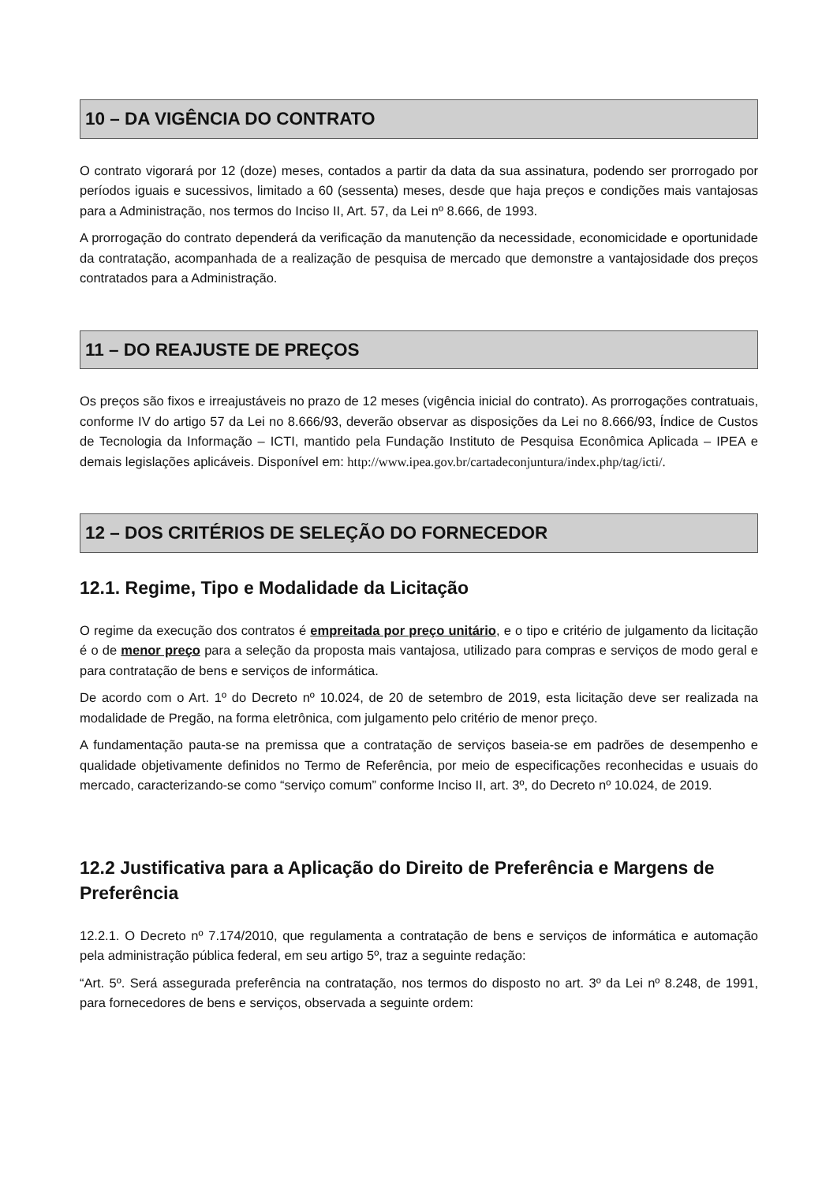10 – DA VIGÊNCIA DO CONTRATO
O contrato vigorará por 12 (doze) meses, contados a partir da data da sua assinatura, podendo ser prorrogado por períodos iguais e sucessivos, limitado a 60 (sessenta) meses, desde que haja preços e condições mais vantajosas para a Administração, nos termos do Inciso II, Art. 57, da Lei nº 8.666, de 1993.
A prorrogação do contrato dependerá da verificação da manutenção da necessidade, economicidade e oportunidade da contratação, acompanhada de a realização de pesquisa de mercado que demonstre a vantajosidade dos preços contratados para a Administração.
11 – DO REAJUSTE DE PREÇOS
Os preços são fixos e irreajustáveis no prazo de 12 meses (vigência inicial do contrato). As prorrogações contratuais, conforme IV do artigo 57 da Lei no 8.666/93, deverão observar as disposições da Lei no 8.666/93, Índice de Custos de Tecnologia da Informação – ICTI, mantido pela Fundação Instituto de Pesquisa Econômica Aplicada – IPEA e demais legislações aplicáveis. Disponível em: http://www.ipea.gov.br/cartadeconjuntura/index.php/tag/icti/.
12 – DOS CRITÉRIOS DE SELEÇÃO DO FORNECEDOR
12.1. Regime, Tipo e Modalidade da Licitação
O regime da execução dos contratos é empreitada por preço unitário, e o tipo e critério de julgamento da licitação é o de menor preço para a seleção da proposta mais vantajosa, utilizado para compras e serviços de modo geral e para contratação de bens e serviços de informática.
De acordo com o Art. 1º do Decreto nº 10.024, de 20 de setembro de 2019, esta licitação deve ser realizada na modalidade de Pregão, na forma eletrônica, com julgamento pelo critério de menor preço.
A fundamentação pauta-se na premissa que a contratação de serviços baseia-se em padrões de desempenho e qualidade objetivamente definidos no Termo de Referência, por meio de especificações reconhecidas e usuais do mercado, caracterizando-se como “serviço comum” conforme Inciso II, art. 3º, do Decreto nº 10.024, de 2019.
12.2 Justificativa para a Aplicação do Direito de Preferência e Margens de Preferência
12.2.1. O Decreto nº 7.174/2010, que regulamenta a contratação de bens e serviços de informática e automação pela administração pública federal, em seu artigo 5º, traz a seguinte redação:
“Art. 5º. Será assegurada preferência na contratação, nos termos do disposto no art. 3º da Lei nº 8.248, de 1991, para fornecedores de bens e serviços, observada a seguinte ordem: